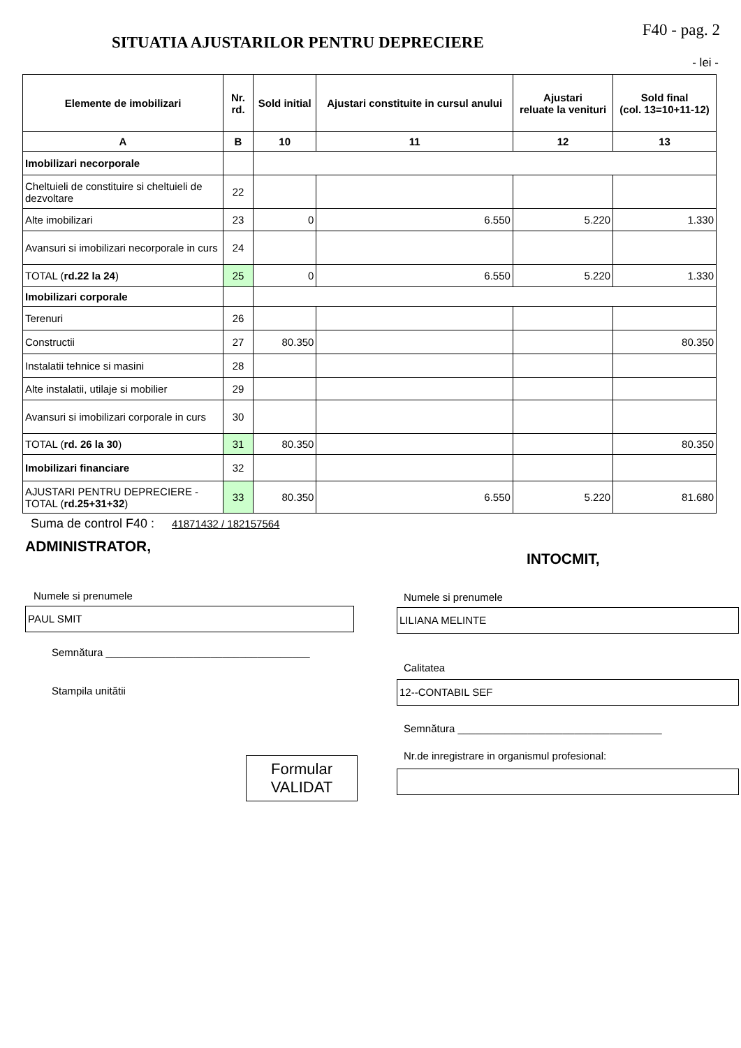SITUATIA AJUSTARILOR PENTRU DEPRECIERE
F40 - pag. 2
- lei -
| Elemente de imobilizari | Nr. rd. | Sold initial | Ajustari constituite in cursul anului | Ajustari reluate la venituri | Sold final (col. 13=10+11-12) |
| --- | --- | --- | --- | --- | --- |
| A | B | 10 | 11 | 12 | 13 |
| Imobilizari necorporale | | | | | |
| Cheltuieli de constituire si cheltuieli de dezvoltare | 22 | | | | |
| Alte imobilizari | 23 | 0 | 6.550 | 5.220 | 1.330 |
| Avansuri si imobilizari necorporale in curs | 24 | | | | |
| TOTAL ( rd.22 la 24 ) | 25 | 0 | 6.550 | 5.220 | 1.330 |
| Imobilizari corporale | | | | | |
| Terenuri | 26 | | | | |
| Constructii | 27 | 80.350 | | | 80.350 |
| Instalatii tehnice si masini | 28 | | | | |
| Alte instalatii, utilaje si mobilier | 29 | | | | |
| Avansuri si imobilizari corporale in curs | 30 | | | | |
| TOTAL ( rd. 26 la 30 ) | 31 | 80.350 | | | 80.350 |
| Imobilizari financiare | 32 | | | | |
| AJUSTARI PENTRU DEPRECIERE - TOTAL ( rd.25+31+32 ) | 33 | 80.350 | 6.550 | 5.220 | 81.680 |
Suma de control F40 : 41871432 / 182157564
ADMINISTRATOR,
Numele si prenumele
PAUL SMIT
Semnătura ___________________________________
Stampila unitătii
Formular
VALIDAT
INTOCMIT,
Numele si prenumele
LILIANA MELINTE
Calitatea
12--CONTABIL SEF
Semnătura ___________________________________
Nr.de inregistrare in organismul profesional: